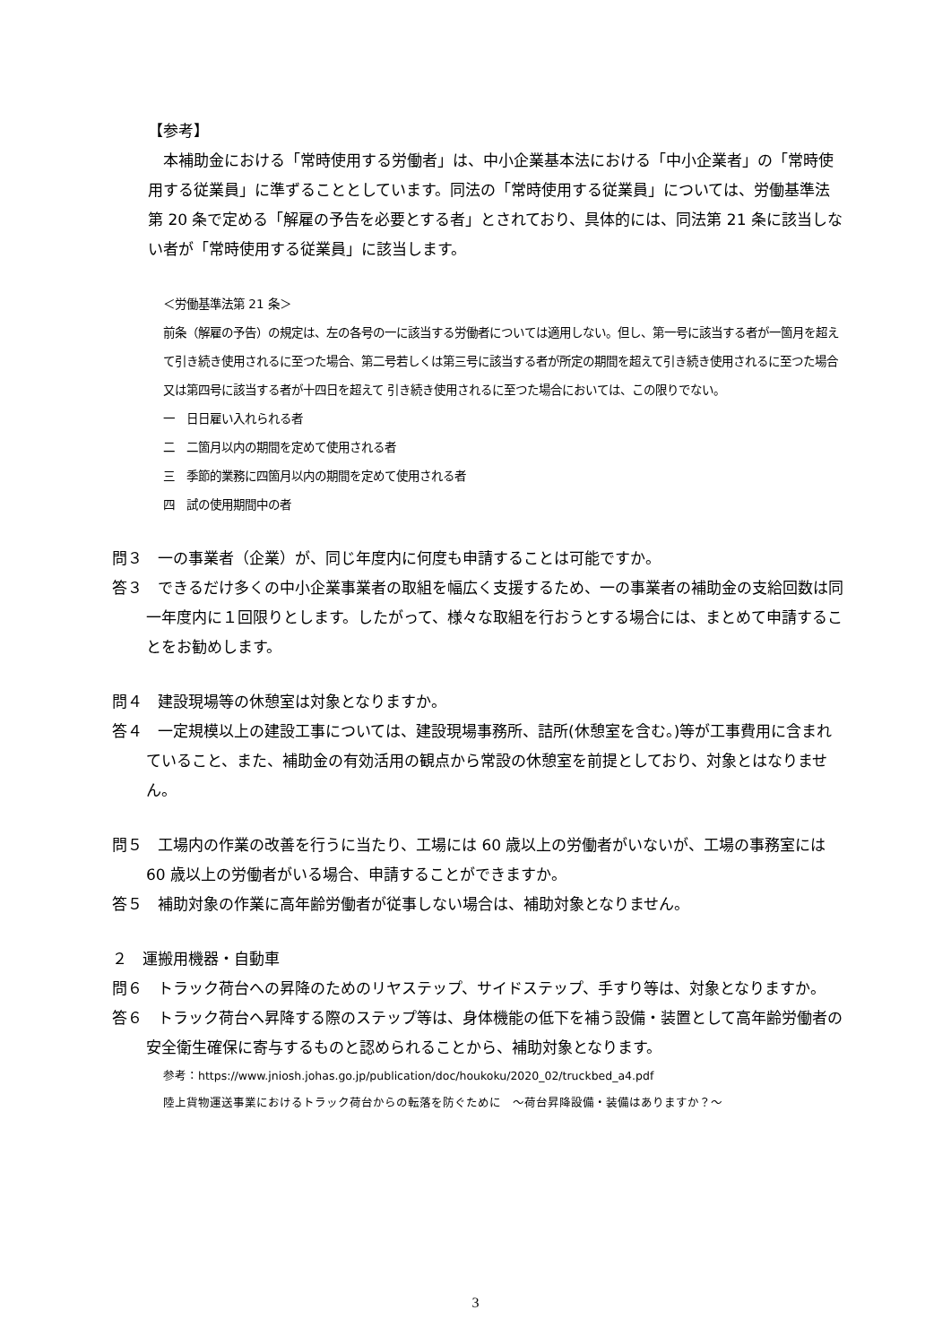【参考】
　本補助金における「常時使用する労働者」は、中小企業基本法における「中小企業者」の「常時使用する従業員」に準ずることとしています。同法の「常時使用する従業員」については、労働基準法第 20 条で定める「解雇の予告を必要とする者」とされており、具体的には、同法第 21 条に該当しない者が「常時使用する従業員」に該当します。
＜労働基準法第 21 条＞
前条（解雇の予告）の規定は、左の各号の一に該当する労働者については適用しない。但し、第一号に該当する者が一箇月を超えて引き続き使用されるに至つた場合、第二号若しくは第三号に該当する者が所定の期間を超えて引き続き使用されるに至つた場合又は第四号に該当する者が十四日を超えて 引き続き使用されるに至つた場合においては、この限りでない。
一　日日雇い入れられる者
二　二箇月以内の期間を定めて使用される者
三　季節的業務に四箇月以内の期間を定めて使用される者
四　試の使用期間中の者
問３　一の事業者（企業）が、同じ年度内に何度も申請することは可能ですか。
答３　できるだけ多くの中小企業事業者の取組を幅広く支援するため、一の事業者の補助金の支給回数は同一年度内に１回限りとします。したがって、様々な取組を行おうとする場合には、まとめて申請することをお勧めします。
問４　建設現場等の休憩室は対象となりますか。
答４　一定規模以上の建設工事については、建設現場事務所、詰所(休憩室を含む。)等が工事費用に含まれていること、また、補助金の有効活用の観点から常設の休憩室を前提としており、対象とはなりません。
問５　工場内の作業の改善を行うに当たり、工場には 60 歳以上の労働者がいないが、工場の事務室には 60 歳以上の労働者がいる場合、申請することができますか。
答５　補助対象の作業に高年齢労働者が従事しない場合は、補助対象となりません。
２　運搬用機器・自動車
問６　トラック荷台への昇降のためのリヤステップ、サイドステップ、手すり等は、対象となりますか。
答６　トラック荷台へ昇降する際のステップ等は、身体機能の低下を補う設備・装置として高年齢労働者の安全衛生確保に寄与するものと認められることから、補助対象となります。
参考：https://www.jniosh.johas.go.jp/publication/doc/houkoku/2020_02/truckbed_a4.pdf
陸上貨物運送事業におけるトラック荷台からの転落を防ぐために　～荷台昇降設備・装備はありますか？～
3